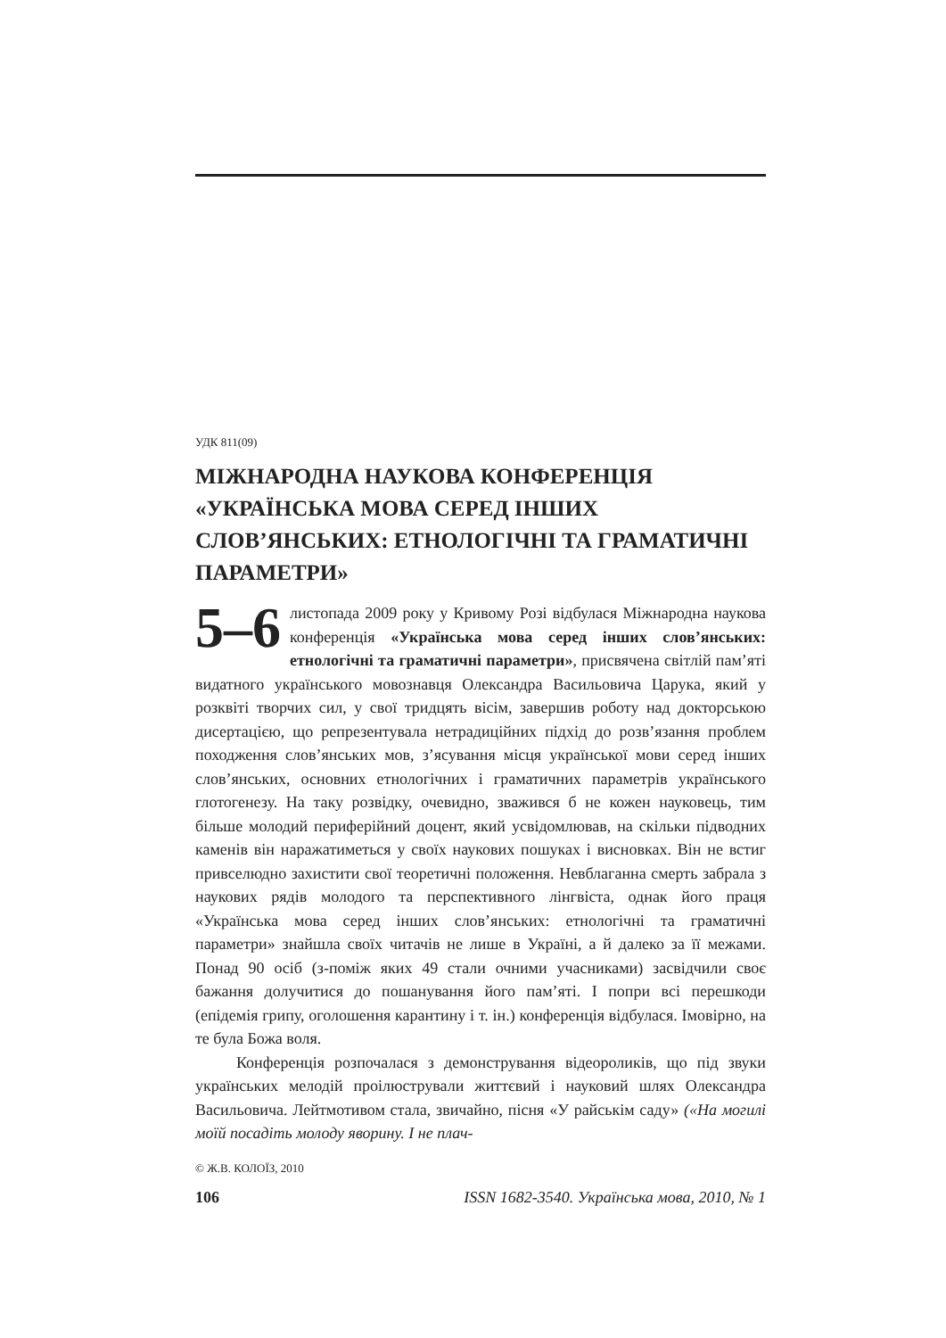УДК 811(09)
МІЖНАРОДНА НАУКОВА КОНФЕРЕНЦІЯ «УКРАЇНСЬКА МОВА СЕРЕД ІНШИХ СЛОВ’ЯНСЬКИХ: ЕТНОЛОГІЧНІ ТА ГРАМАТИЧНІ ПАРАМЕТРИ»
5–6 листопада 2009 року у Кривому Розі відбулася Міжнародна наукова конференція «Українська мова серед інших слов’янських: етнологічні та граматичні параметри», присвячена світлій пам’яті видатного українського мовознавця Олександра Васильовича Царука, який у розквіті творчих сил, у свої тридцять вісім, завершив роботу над докторською дисертацією, що репрезентувала нетрадиційних підхід до розв’язання проблем походження слов’янських мов, з’ясування місця української мови серед інших слов’янських, основних етнологічних і граматичних параметрів українського глотогенезу. На таку розвідку, очевидно, зважився б не кожен науковець, тим більше молодий периферійний доцент, який усвідомлював, на скільки підводних каменів він наражатиметься у своїх наукових пошуках і висновках. Він не встиг привселюдно захистити свої теоретичні положення. Невблаганна смерть забрала з наукових рядів молодого та перспективного лінгвіста, однак його праця «Українська мова серед інших слов’янських: етнологічні та граматичні параметри» знайшла своїх читачів не лише в Україні, а й далеко за її межами. Понад 90 осіб (з-поміж яких 49 стали очними учасниками) засвідчили своє бажання долучитися до пошанування його пам’яті. І попри всі перешкоди (епідемія грипу, оголошення карантину і т. ін.) конференція відбулася. Імовірно, на те була Божа воля.
Конференція розпочалася з демонстрування відеороликів, що під звуки українських мелодій проілюстрували життєвий і науковий шлях Олександра Васильовича. Лейтмотивом стала, звичайно, пісня «У райськім саду» («На могилі моїй посадіть молоду яворину. І не плач-
© Ж.В. КОЛОЇЗ, 2010
106 ISSN 1682-3540. Українська мова, 2010, № 1